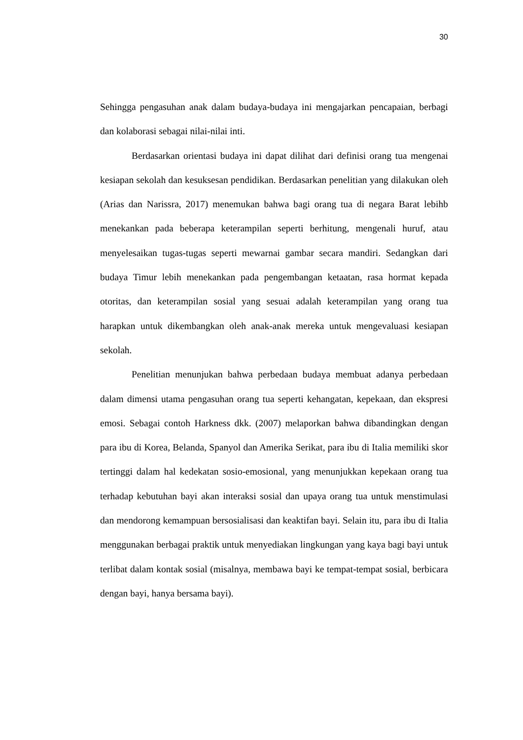30
Sehingga pengasuhan anak dalam budaya-budaya ini mengajarkan pencapaian, berbagi dan kolaborasi sebagai nilai-nilai inti.
Berdasarkan orientasi budaya ini dapat dilihat dari definisi orang tua mengenai kesiapan sekolah dan kesuksesan pendidikan. Berdasarkan penelitian yang dilakukan oleh (Arias dan Narissra, 2017) menemukan bahwa bagi orang tua di negara Barat lebihb menekankan pada beberapa keterampilan seperti berhitung, mengenali huruf, atau menyelesaikan tugas-tugas seperti mewarnai gambar secara mandiri. Sedangkan dari budaya Timur lebih menekankan pada pengembangan ketaatan, rasa hormat kepada otoritas, dan keterampilan sosial yang sesuai adalah keterampilan yang orang tua harapkan untuk dikembangkan oleh anak-anak mereka untuk mengevaluasi kesiapan sekolah.
Penelitian menunjukan bahwa perbedaan budaya membuat adanya perbedaan dalam dimensi utama pengasuhan orang tua seperti kehangatan, kepekaan, dan ekspresi emosi. Sebagai contoh Harkness dkk. (2007) melaporkan bahwa dibandingkan dengan para ibu di Korea, Belanda, Spanyol dan Amerika Serikat, para ibu di Italia memiliki skor tertinggi dalam hal kedekatan sosio-emosional, yang menunjukkan kepekaan orang tua terhadap kebutuhan bayi akan interaksi sosial dan upaya orang tua untuk menstimulasi dan mendorong kemampuan bersosialisasi dan keaktifan bayi. Selain itu, para ibu di Italia menggunakan berbagai praktik untuk menyediakan lingkungan yang kaya bagi bayi untuk terlibat dalam kontak sosial (misalnya, membawa bayi ke tempat-tempat sosial, berbicara dengan bayi, hanya bersama bayi).